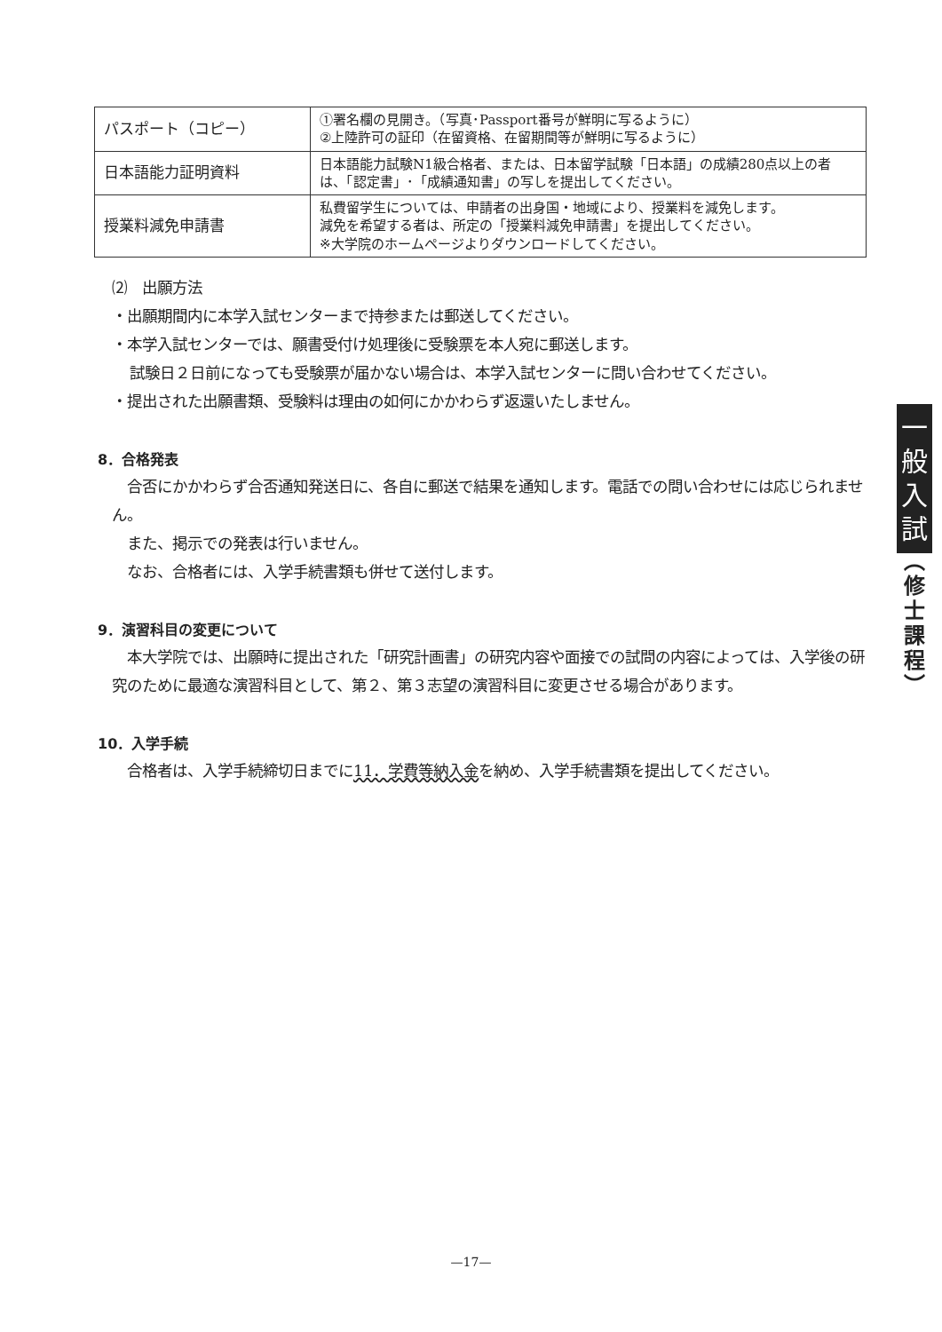| パスポート（コピー） | ①署名欄の見開き。（写真･Passport番号が鮮明に写るように） ②上陸許可の証印（在留資格、在留期間等が鮮明に写るように） |
| 日本語能力証明資料 | 日本語能力試験N1級合格者、または、日本留学試験「日本語」の成績280点以上の者は、「認定書」･「成績通知書」の写しを提出してください。 |
| 授業料減免申請書 | 私費留学生については、申請者の出身国・地域により、授業料を減免します。 減免を希望する者は、所定の「授業料減免申請書」を提出してください。 ※大学院のホームページよりダウンロードしてください。 |
⑵　出願方法
・出願期間内に本学入試センターまで持参または郵送してください。
・本学入試センターでは、願書受付け処理後に受験票を本人宛に郵送します。
試験日２日前になっても受験票が届かない場合は、本学入試センターに問い合わせてください。
・提出された出願書類、受験料は理由の如何にかかわらず返還いたしません。
8．合格発表
　合否にかかわらず合否通知発送日に、各自に郵送で結果を通知します。電話での問い合わせには応じられません。
　また、掲示での発表は行いません。
　なお、合格者には、入学手続書類も併せて送付します。
9．演習科目の変更について
　本大学院では、出願時に提出された「研究計画書」の研究内容や面接での試問の内容によっては、入学後の研究のために最適な演習科目として、第２、第３志望の演習科目に変更させる場合があります。
10．入学手続
　合格者は、入学手続締切日までに11．学費等納入金を納め、入学手続書類を提出してください。
一
般
入
試
︵
修
士
課
程
︶
—17—